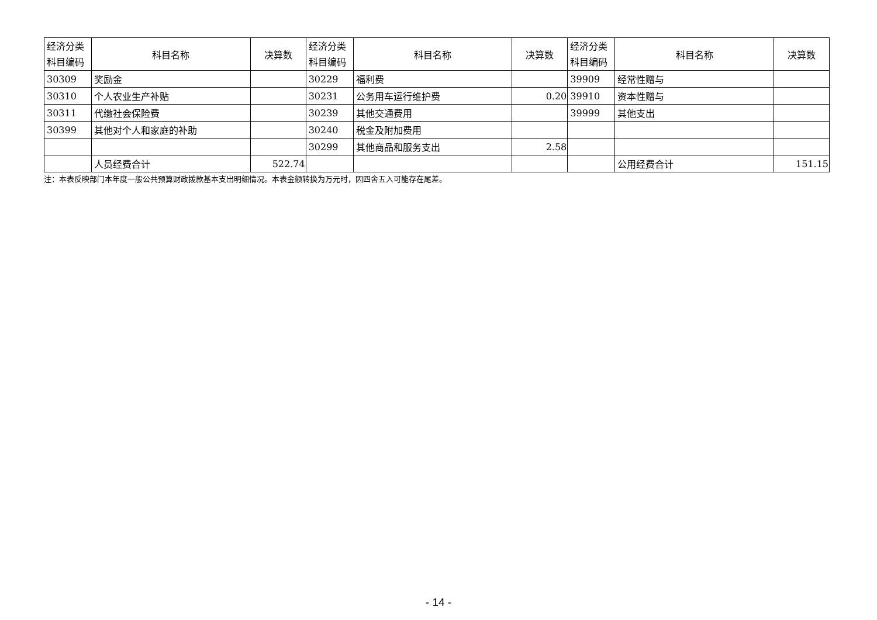| 经济分类 科目编码 | 科目名称 | 决算数 | 经济分类 科目编码 | 科目名称 | 决算数 | 经济分类 科目编码 | 科目名称 | 决算数 |
| --- | --- | --- | --- | --- | --- | --- | --- | --- |
| 30309 | 奖励金 | | 30229 | 福利费 | | 39909 | 经常性赠与 | |
| 30310 | 个人农业生产补贴 | | 30231 | 公务用车运行维护费 | 0.20 | 39910 | 资本性赠与 | |
| 30311 | 代缴社会保险费 | | 30239 | 其他交通费用 | | 39999 | 其他支出 | |
| 30399 | 其他对个人和家庭的补助 | | 30240 | 税金及附加费用 | | | | |
| | | | 30299 | 其他商品和服务支出 | 2.58 | | | |
| | 人员经费合计 | 522.74 | | | | | 公用经费合计 | 151.15 |
注：本表反映部门本年度一般公共预算财政拨款基本支出明细情况。本表金额转换为万元时，因四舍五入可能存在尾差。
- 14 -